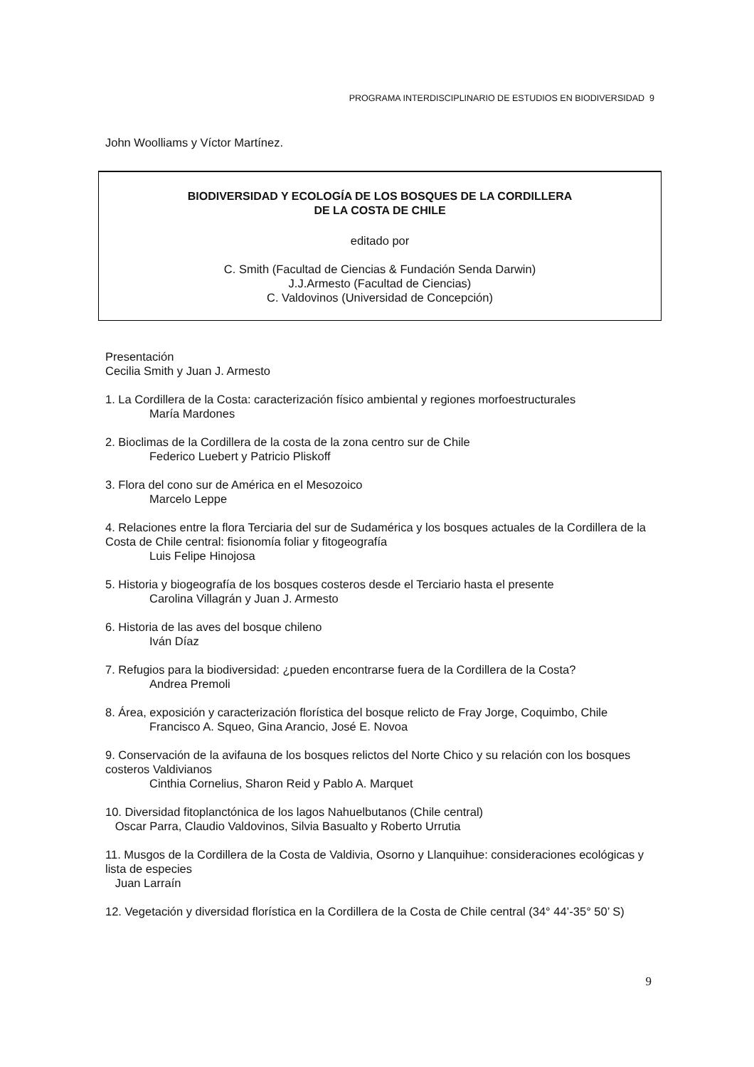PROGRAMA INTERDISCIPLINARIO DE ESTUDIOS EN BIODIVERSIDAD 9
John Woolliams y Víctor Martínez.
BIODIVERSIDAD Y ECOLOGÍA DE LOS BOSQUES DE LA CORDILLERA
DE LA COSTA DE CHILE
editado por
C. Smith (Facultad de Ciencias & Fundación Senda Darwin)
J.J.Armesto (Facultad de Ciencias)
C. Valdovinos (Universidad de Concepción)
Presentación
Cecilia Smith y Juan J. Armesto
1. La Cordillera de la Costa: caracterización físico ambiental y regiones morfoestructurales
María Mardones
2. Bioclimas de la Cordillera de la costa de la zona centro sur de Chile
Federico Luebert y Patricio Pliskoff
3. Flora del cono sur de América en el Mesozoico
Marcelo Leppe
4. Relaciones entre la flora Terciaria del sur de Sudamérica y los bosques actuales de la Cordillera de la Costa de Chile central: fisionomía foliar y fitogeografía
Luis Felipe Hinojosa
5. Historia y biogeografía de los bosques costeros desde el Terciario hasta el presente
Carolina Villagrán y Juan J. Armesto
6. Historia de las aves del bosque chileno
Iván Díaz
7. Refugios para la biodiversidad: ¿pueden encontrarse fuera de la Cordillera de la Costa?
Andrea Premoli
8. Área, exposición y caracterización florística del bosque relicto de Fray Jorge, Coquimbo, Chile
Francisco A. Squeo, Gina Arancio, José E. Novoa
9. Conservación de la avifauna de los bosques relictos del Norte Chico y su relación con los bosques costeros Valdivianos
Cinthia Cornelius, Sharon Reid y Pablo A. Marquet
10. Diversidad fitoplanctónica de los lagos Nahuelbutanos (Chile central)
Oscar Parra, Claudio Valdovinos, Silvia Basualto y Roberto Urrutia
11. Musgos de la Cordillera de la Costa de Valdivia, Osorno y Llanquihue: consideraciones ecológicas y lista de especies
Juan Larraín
12. Vegetación y diversidad florística en la Cordillera de la Costa de Chile central (34° 44’-35° 50’ S)
9